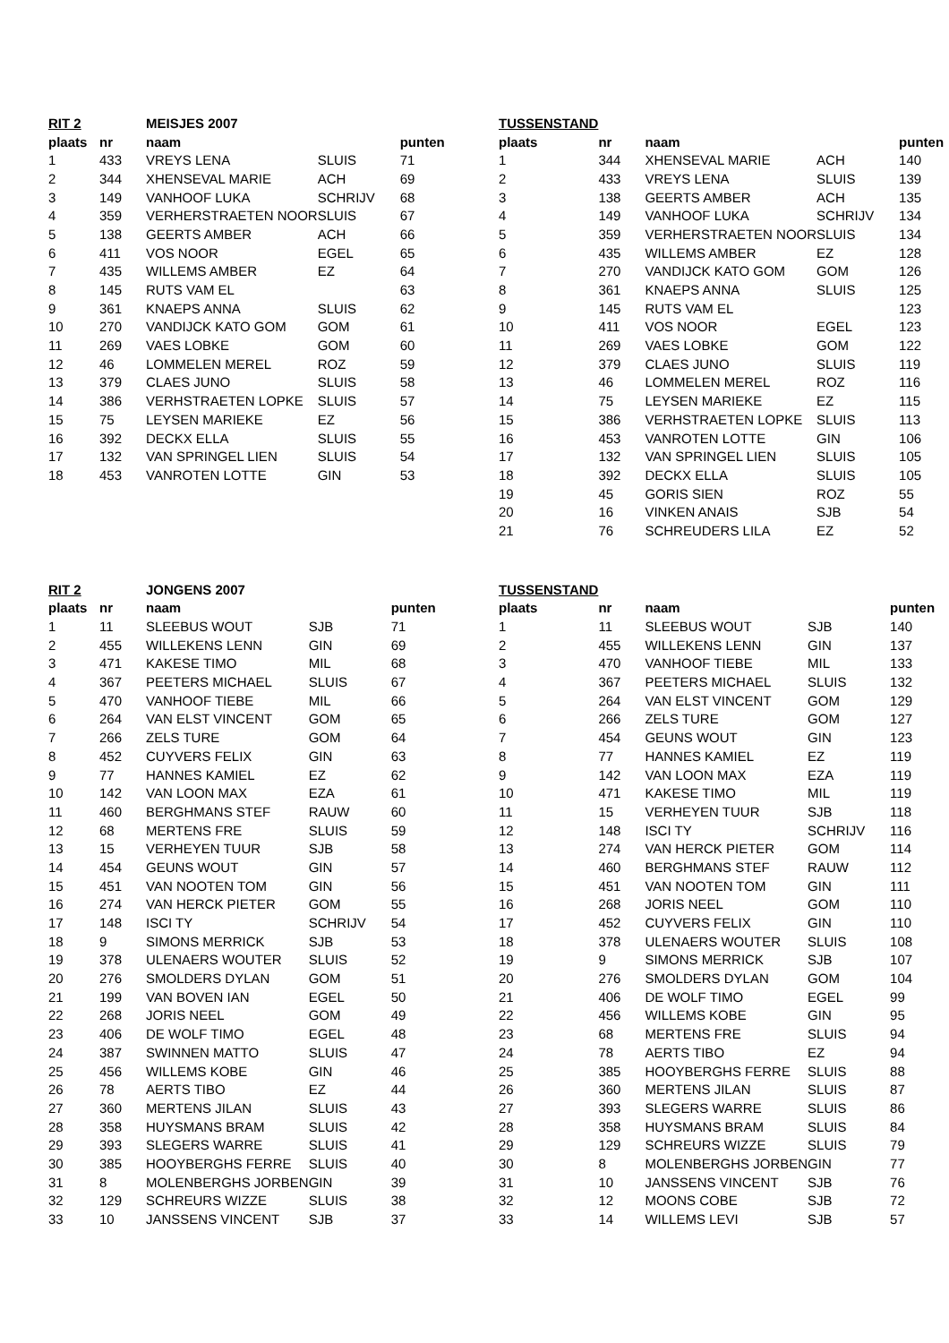| RIT 2 | | MEISJES 2007 | | |
| --- | --- | --- | --- | --- |
| plaats | nr | naam | | punten |
| 1 | 433 | VREYS LENA | SLUIS | 71 |
| 2 | 344 | XHENSEVAL MARIE | ACH | 69 |
| 3 | 149 | VANHOOF LUKA | SCHRIJV | 68 |
| 4 | 359 | VERHERSTRAETEN NOOR | SLUIS | 67 |
| 5 | 138 | GEERTS AMBER | ACH | 66 |
| 6 | 411 | VOS NOOR | EGEL | 65 |
| 7 | 435 | WILLEMS AMBER | EZ | 64 |
| 8 | 145 | RUTS VAM EL | | 63 |
| 9 | 361 | KNAEPS ANNA | SLUIS | 62 |
| 10 | 270 | VANDIJCK KATO GOM | GOM | 61 |
| 11 | 269 | VAES LOBKE | GOM | 60 |
| 12 | 46 | LOMMELEN MEREL | ROZ | 59 |
| 13 | 379 | CLAES JUNO | SLUIS | 58 |
| 14 | 386 | VERHSTRAETEN LOPKE | SLUIS | 57 |
| 15 | 75 | LEYSEN MARIEKE | EZ | 56 |
| 16 | 392 | DECKX ELLA | SLUIS | 55 |
| 17 | 132 | VAN SPRINGEL LIEN | SLUIS | 54 |
| 18 | 453 | VANROTEN LOTTE | GIN | 53 |
| TUSSENSTAND | | | | |
| --- | --- | --- | --- | --- |
| plaats | nr | naam | | punten |
| 1 | 344 | XHENSEVAL MARIE | ACH | 140 |
| 2 | 433 | VREYS LENA | SLUIS | 139 |
| 3 | 138 | GEERTS AMBER | ACH | 135 |
| 4 | 149 | VANHOOF LUKA | SCHRIJV | 134 |
| 5 | 359 | VERHERSTRAETEN NOOR | SLUIS | 134 |
| 6 | 435 | WILLEMS AMBER | EZ | 128 |
| 7 | 270 | VANDIJCK KATO GOM | GOM | 126 |
| 8 | 361 | KNAEPS ANNA | SLUIS | 125 |
| 9 | 145 | RUTS VAM EL | | 123 |
| 10 | 411 | VOS NOOR | EGEL | 123 |
| 11 | 269 | VAES LOBKE | GOM | 122 |
| 12 | 379 | CLAES JUNO | SLUIS | 119 |
| 13 | 46 | LOMMELEN MEREL | ROZ | 116 |
| 14 | 75 | LEYSEN MARIEKE | EZ | 115 |
| 15 | 386 | VERHSTRAETEN LOPKE | SLUIS | 113 |
| 16 | 453 | VANROTEN LOTTE | GIN | 106 |
| 17 | 132 | VAN SPRINGEL LIEN | SLUIS | 105 |
| 18 | 392 | DECKX ELLA | SLUIS | 105 |
| 19 | 45 | GORIS SIEN | ROZ | 55 |
| 20 | 16 | VINKEN ANAIS | SJB | 54 |
| 21 | 76 | SCHREUDERS LILA | EZ | 52 |
| RIT 2 | | JONGENS 2007 | | |
| --- | --- | --- | --- | --- |
| plaats | nr | naam | | punten |
| 1 | 11 | SLEEBUS WOUT | SJB | 71 |
| 2 | 455 | WILLEKENS LENN | GIN | 69 |
| 3 | 471 | KAKESE TIMO | MIL | 68 |
| 4 | 367 | PEETERS MICHAEL | SLUIS | 67 |
| 5 | 470 | VANHOOF TIEBE | MIL | 66 |
| 6 | 264 | VAN ELST VINCENT | GOM | 65 |
| 7 | 266 | ZELS TURE | GOM | 64 |
| 8 | 452 | CUYVERS FELIX | GIN | 63 |
| 9 | 77 | HANNES KAMIEL | EZ | 62 |
| 10 | 142 | VAN LOON MAX | EZA | 61 |
| 11 | 460 | BERGHMANS STEF | RAUW | 60 |
| 12 | 68 | MERTENS FRE | SLUIS | 59 |
| 13 | 15 | VERHEYEN TUUR | SJB | 58 |
| 14 | 454 | GEUNS WOUT | GIN | 57 |
| 15 | 451 | VAN NOOTEN TOM | GIN | 56 |
| 16 | 274 | VAN HERCK PIETER | GOM | 55 |
| 17 | 148 | ISCI TY | SCHRIJV | 54 |
| 18 | 9 | SIMONS MERRICK | SJB | 53 |
| 19 | 378 | ULENAERS WOUTER | SLUIS | 52 |
| 20 | 276 | SMOLDERS DYLAN | GOM | 51 |
| 21 | 199 | VAN BOVEN IAN | EGEL | 50 |
| 22 | 268 | JORIS NEEL | GOM | 49 |
| 23 | 406 | DE WOLF TIMO | EGEL | 48 |
| 24 | 387 | SWINNEN MATTO | SLUIS | 47 |
| 25 | 456 | WILLEMS KOBE | GIN | 46 |
| 26 | 78 | AERTS TIBO | EZ | 44 |
| 27 | 360 | MERTENS JILAN | SLUIS | 43 |
| 28 | 358 | HUYSMANS BRAM | SLUIS | 42 |
| 29 | 393 | SLEGERS WARRE | SLUIS | 41 |
| 30 | 385 | HOOYBERGHS FERRE | SLUIS | 40 |
| 31 | 8 | MOLENBERGHS JORBEN | GIN | 39 |
| 32 | 129 | SCHREURS WIZZE | SLUIS | 38 |
| 33 | 10 | JANSSENS VINCENT | SJB | 37 |
| TUSSENSTAND | | | | |
| --- | --- | --- | --- | --- |
| plaats | nr | naam | | punten |
| 1 | 11 | SLEEBUS WOUT | SJB | 140 |
| 2 | 455 | WILLEKENS LENN | GIN | 137 |
| 3 | 470 | VANHOOF TIEBE | MIL | 133 |
| 4 | 367 | PEETERS MICHAEL | SLUIS | 132 |
| 5 | 264 | VAN ELST VINCENT | GOM | 129 |
| 6 | 266 | ZELS TURE | GOM | 127 |
| 7 | 454 | GEUNS WOUT | GIN | 123 |
| 8 | 77 | HANNES KAMIEL | EZ | 119 |
| 9 | 142 | VAN LOON MAX | EZA | 119 |
| 10 | 471 | KAKESE TIMO | MIL | 119 |
| 11 | 15 | VERHEYEN TUUR | SJB | 118 |
| 12 | 148 | ISCI TY | SCHRIJV | 116 |
| 13 | 274 | VAN HERCK PIETER | GOM | 114 |
| 14 | 460 | BERGHMANS STEF | RAUW | 112 |
| 15 | 451 | VAN NOOTEN TOM | GIN | 111 |
| 16 | 268 | JORIS NEEL | GOM | 110 |
| 17 | 452 | CUYVERS FELIX | GIN | 110 |
| 18 | 378 | ULENAERS WOUTER | SLUIS | 108 |
| 19 | 9 | SIMONS MERRICK | SJB | 107 |
| 20 | 276 | SMOLDERS DYLAN | GOM | 104 |
| 21 | 406 | DE WOLF TIMO | EGEL | 99 |
| 22 | 456 | WILLEMS KOBE | GIN | 95 |
| 23 | 68 | MERTENS FRE | SLUIS | 94 |
| 24 | 78 | AERTS TIBO | EZ | 94 |
| 25 | 385 | HOOYBERGHS FERRE | SLUIS | 88 |
| 26 | 360 | MERTENS JILAN | SLUIS | 87 |
| 27 | 393 | SLEGERS WARRE | SLUIS | 86 |
| 28 | 358 | HUYSMANS BRAM | SLUIS | 84 |
| 29 | 129 | SCHREURS WIZZE | SLUIS | 79 |
| 30 | 8 | MOLENBERGHS JORBEN | GIN | 77 |
| 31 | 10 | JANSSENS VINCENT | SJB | 76 |
| 32 | 12 | MOONS COBE | SJB | 72 |
| 33 | 14 | WILLEMS LEVI | SJB | 57 |